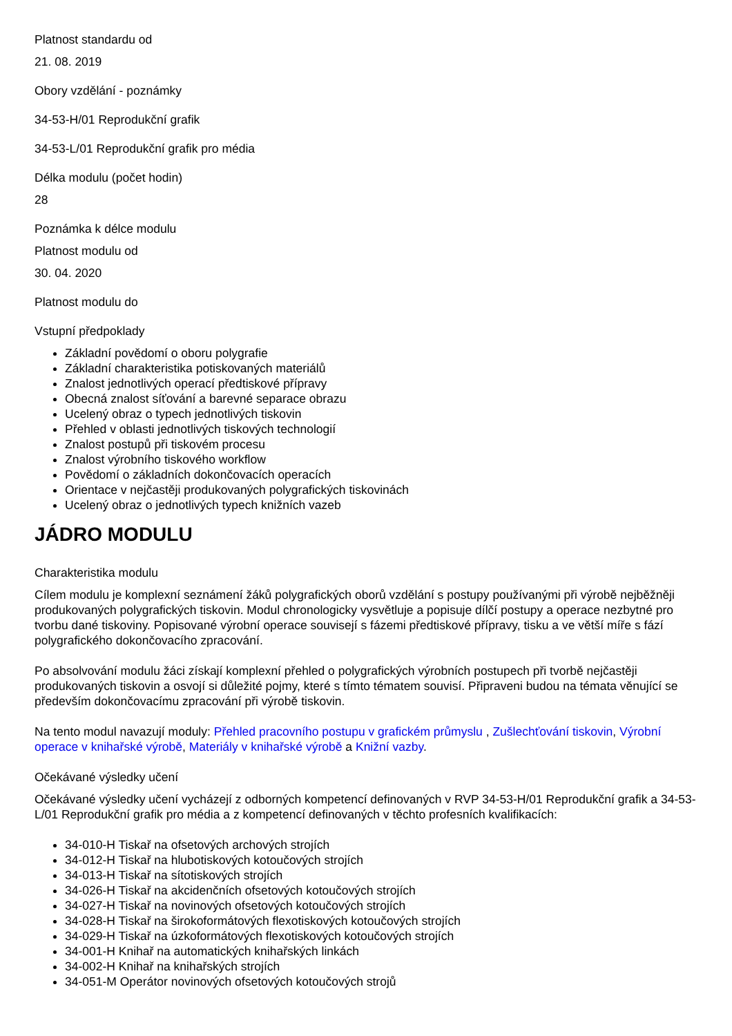Platnost standardu od
21. 08. 2019
Obory vzdělání - poznámky
34-53-H/01 Reprodukční grafik
34-53-L/01 Reprodukční grafik pro média
Délka modulu (počet hodin)
28
Poznámka k délce modulu
Platnost modulu od
30. 04. 2020
Platnost modulu do
Vstupní předpoklady
Základní povědomí o oboru polygrafie
Základní charakteristika potiskovaných materiálů
Znalost jednotlivých operací předtiskové přípravy
Obecná znalost síťování a barevné separace obrazu
Ucelený obraz o typech jednotlivých tiskovin
Přehled v oblasti jednotlivých tiskových technologií
Znalost postupů při tiskovém procesu
Znalost výrobního tiskového workflow
Povědomí o základních dokončovacích operacích
Orientace v nejčastěji produkovaných polygrafických tiskovinách
Ucelený obraz o jednotlivých typech knižních vazeb
JÁDRO MODULU
Charakteristika modulu
Cílem modulu je komplexní seznámení žáků polygrafických oborů vzdělání s postupy používanými při výrobě nejběžněji produkovaných polygrafických tiskovin. Modul chronologicky vysvětluje a popisuje dílčí postupy a operace nezbytné pro tvorbu dané tiskoviny. Popisované výrobní operace souvisejí s fázemi předtiskové přípravy, tisku a ve větší míře s fází polygrafického dokončovacího zpracování.
Po absolvování modulu žáci získají komplexní přehled o polygrafických výrobních postupech při tvorbě nejčastěji produkovaných tiskovin a osvojí si důležité pojmy, které s tímto tématem souvisí. Připraveni budou na témata věnující se především dokončovacímu zpracování při výrobě tiskovin.
Na tento modul navazují moduly: Přehled pracovního postupu v grafickém průmyslu , Zušlechťování tiskovin, Výrobní operace v knihařské výrobě, Materiály v knihařské výrobě a Knižní vazby.
Očekávané výsledky učení
Očekávané výsledky učení vycházejí z odborných kompetencí definovaných v RVP 34-53-H/01 Reprodukční grafik a 34-53-L/01 Reprodukční grafik pro média a z kompetencí definovaných v těchto profesních kvalifikacích:
34-010-H Tiskař na ofsetových archových strojích
34-012-H Tiskař na hlubotiskových kotoučových strojích
34-013-H Tiskař na sítotiskových strojích
34-026-H Tiskař na akcidenčních ofsetových kotoučových strojích
34-027-H Tiskař na novinových ofsetových kotoučových strojích
34-028-H Tiskař na širokoformátových flexotiskových kotoučových strojích
34-029-H Tiskař na úzkoformátových flexotiskových kotoučových strojích
34-001-H Knihař na automatických knihařských linkách
34-002-H Knihař na knihařských strojích
34-051-M Operátor novinových ofsetových kotoučových strojů